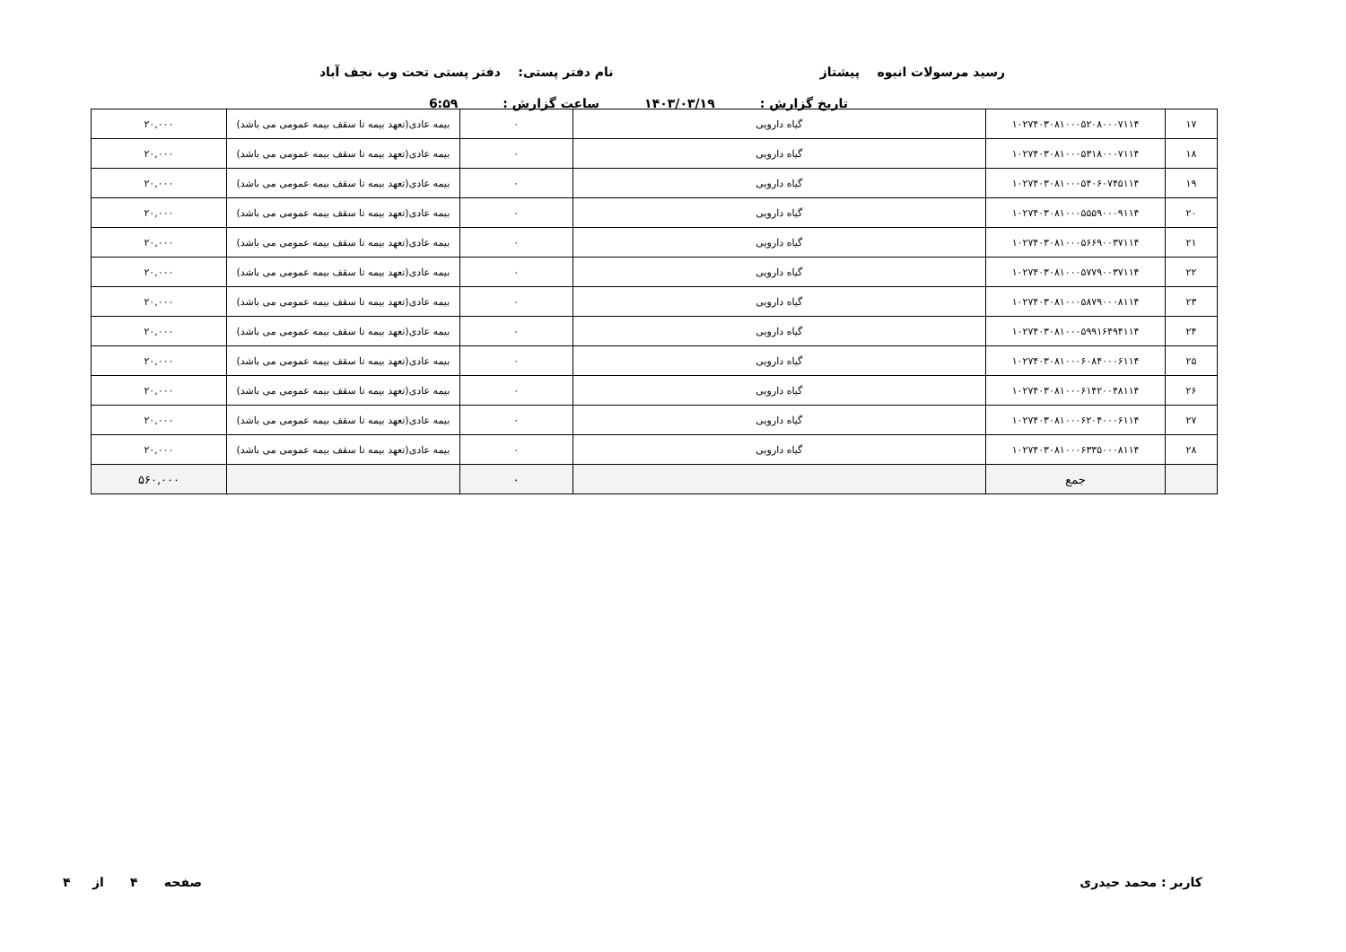رسید مرسولات انبوه پیشتاز نام دفتر پستی: دفتر پستی تحت وب نجف آباد
تاریخ گزارش : ۱۴۰۳/۰۳/۱۹ ساعت گزارش : 6:۵۹
| ۱۷ | ۱۰۲۷۴۰۳۰۸۱۰۰۰۵۲۰۸۰۰۰۷۱۱۴ | گیاه دارویی | ۰ | بیمه عادی(تعهد بیمه تا سقف بیمه عمومی می باشد) | ۲۰,۰۰۰ |
| ۱۸ | ۱۰۲۷۴۰۳۰۸۱۰۰۰۵۳۱۸۰۰۰۷۱۱۴ | گیاه دارویی | ۰ | بیمه عادی(تعهد بیمه تا سقف بیمه عمومی می باشد) | ۲۰,۰۰۰ |
| ۱۹ | ۱۰۲۷۴۰۳۰۸۱۰۰۰۵۴۰۶۰۷۴۵۱۱۴ | گیاه دارویی | ۰ | بیمه عادی(تعهد بیمه تا سقف بیمه عمومی می باشد) | ۲۰,۰۰۰ |
| ۲۰ | ۱۰۲۷۴۰۳۰۸۱۰۰۰۵۵۵۹۰۰۰۹۱۱۴ | گیاه دارویی | ۰ | بیمه عادی(تعهد بیمه تا سقف بیمه عمومی می باشد) | ۲۰,۰۰۰ |
| ۲۱ | ۱۰۲۷۴۰۳۰۸۱۰۰۰۵۶۶۹۰۰۳۷۱۱۴ | گیاه دارویی | ۰ | بیمه عادی(تعهد بیمه تا سقف بیمه عمومی می باشد) | ۲۰,۰۰۰ |
| ۲۲ | ۱۰۲۷۴۰۳۰۸۱۰۰۰۵۷۷۹۰۰۳۷۱۱۴ | گیاه دارویی | ۰ | بیمه عادی(تعهد بیمه تا سقف بیمه عمومی می باشد) | ۲۰,۰۰۰ |
| ۲۳ | ۱۰۲۷۴۰۳۰۸۱۰۰۰۵۸۷۹۰۰۰۸۱۱۴ | گیاه دارویی | ۰ | بیمه عادی(تعهد بیمه تا سقف بیمه عمومی می باشد) | ۲۰,۰۰۰ |
| ۲۴ | ۱۰۲۷۴۰۳۰۸۱۰۰۰۵۹۹۱۶۴۹۴۱۱۴ | گیاه دارویی | ۰ | بیمه عادی(تعهد بیمه تا سقف بیمه عمومی می باشد) | ۲۰,۰۰۰ |
| ۲۵ | ۱۰۲۷۴۰۳۰۸۱۰۰۰۶۰۸۴۰۰۰۶۱۱۴ | گیاه دارویی | ۰ | بیمه عادی(تعهد بیمه تا سقف بیمه عمومی می باشد) | ۲۰,۰۰۰ |
| ۲۶ | ۱۰۲۷۴۰۳۰۸۱۰۰۰۶۱۴۲۰۰۴۸۱۱۴ | گیاه دارویی | ۰ | بیمه عادی(تعهد بیمه تا سقف بیمه عمومی می باشد) | ۲۰,۰۰۰ |
| ۲۷ | ۱۰۲۷۴۰۳۰۸۱۰۰۰۶۲۰۴۰۰۰۶۱۱۴ | گیاه دارویی | ۰ | بیمه عادی(تعهد بیمه تا سقف بیمه عمومی می باشد) | ۲۰,۰۰۰ |
| ۲۸ | ۱۰۲۷۴۰۳۰۸۱۰۰۰۶۳۳۵۰۰۰۸۱۱۴ | گیاه دارویی | ۰ | بیمه عادی(تعهد بیمه تا سقف بیمه عمومی می باشد) | ۲۰,۰۰۰ |
| | جمع | | ۰ | | ۵۶۰,۰۰۰ |
کاربر : محمد حیدری صفحه ۴ از ۴